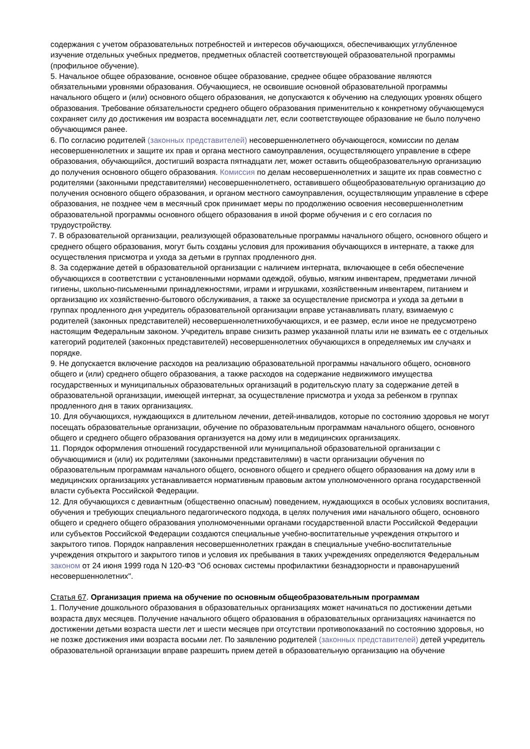содержания с учетом образовательных потребностей и интересов обучающихся, обеспечивающих углубленное изучение отдельных учебных предметов, предметных областей соответствующей образовательной программы (профильное обучение).
5. Начальное общее образование, основное общее образование, среднее общее образование являются обязательными уровнями образования. Обучающиеся, не освоившие основной образовательной программы начального общего и (или) основного общего образования, не допускаются к обучению на следующих уровнях общего образования. Требование обязательности среднего общего образования применительно к конкретному обучающемуся сохраняет силу до достижения им возраста восемнадцати лет, если соответствующее образование не было получено обучающимся ранее.
6. По согласию родителей (законных представителей) несовершеннолетнего обучающегося, комиссии по делам несовершеннолетних и защите их прав и органа местного самоуправления, осуществляющего управление в сфере образования, обучающийся, достигший возраста пятнадцати лет, может оставить общеобразовательную организацию до получения основного общего образования. Комиссия по делам несовершеннолетних и защите их прав совместно с родителями (законными представителями) несовершеннолетнего, оставившего общеобразовательную организацию до получения основного общего образования, и органом местного самоуправления, осуществляющим управление в сфере образования, не позднее чем в месячный срок принимает меры по продолжению освоения несовершеннолетним образовательной программы основного общего образования в иной форме обучения и с его согласия по трудоустройству.
7. В образовательной организации, реализующей образовательные программы начального общего, основного общего и среднего общего образования, могут быть созданы условия для проживания обучающихся в интернате, а также для осуществления присмотра и ухода за детьми в группах продленного дня.
8. За содержание детей в образовательной организации с наличием интерната, включающее в себя обеспечение обучающихся в соответствии с установленными нормами одеждой, обувью, мягким инвентарем, предметами личной гигиены, школьно-письменными принадлежностями, играми и игрушками, хозяйственным инвентарем, питанием и организацию их хозяйственно-бытового обслуживания, а также за осуществление присмотра и ухода за детьми в группах продленного дня учредитель образовательной организации вправе устанавливать плату, взимаемую с родителей (законных представителей) несовершеннолетнихобучающихся, и ее размер, если иное не предусмотрено настоящим Федеральным законом. Учредитель вправе снизить размер указанной платы или не взимать ее с отдельных категорий родителей (законных представителей) несовершеннолетних обучающихся в определяемых им случаях и порядке.
9. Не допускается включение расходов на реализацию образовательной программы начального общего, основного общего и (или) среднего общего образования, а также расходов на содержание недвижимого имущества государственных и муниципальных образовательных организаций в родительскую плату за содержание детей в образовательной организации, имеющей интернат, за осуществление присмотра и ухода за ребенком в группах продленного дня в таких организациях.
10. Для обучающихся, нуждающихся в длительном лечении, детей-инвалидов, которые по состоянию здоровья не могут посещать образовательные организации, обучение по образовательным программам начального общего, основного общего и среднего общего образования организуется на дому или в медицинских организациях.
11. Порядок оформления отношений государственной или муниципальной образовательной организации с обучающимися и (или) их родителями (законными представителями) в части организации обучения по образовательным программам начального общего, основного общего и среднего общего образования на дому или в медицинских организациях устанавливается нормативным правовым актом уполномоченного органа государственной власти субъекта Российской Федерации.
12. Для обучающихся с девиантным (общественно опасным) поведением, нуждающихся в особых условиях воспитания, обучения и требующих специального педагогического подхода, в целях получения ими начального общего, основного общего и среднего общего образования уполномоченными органами государственной власти Российской Федерации или субъектов Российской Федерации создаются специальные учебно-воспитательные учреждения открытого и закрытого типов. Порядок направления несовершеннолетних граждан в специальные учебно-воспитательные учреждения открытого и закрытого типов и условия их пребывания в таких учреждениях определяются Федеральным законом от 24 июня 1999 года N 120-ФЗ "Об основах системы профилактики безнадзорности и правонарушений несовершеннолетних".
Статья 67. Организация приема на обучение по основным общеобразовательным программам
1. Получение дошкольного образования в образовательных организациях может начинаться по достижении детьми возраста двух месяцев. Получение начального общего образования в образовательных организациях начинается по достижении детьми возраста шести лет и шести месяцев при отсутствии противопоказаний по состоянию здоровья, но не позже достижения ими возраста восьми лет. По заявлению родителей (законных представителей) детей учредитель образовательной организации вправе разрешить прием детей в образовательную организацию на обучение